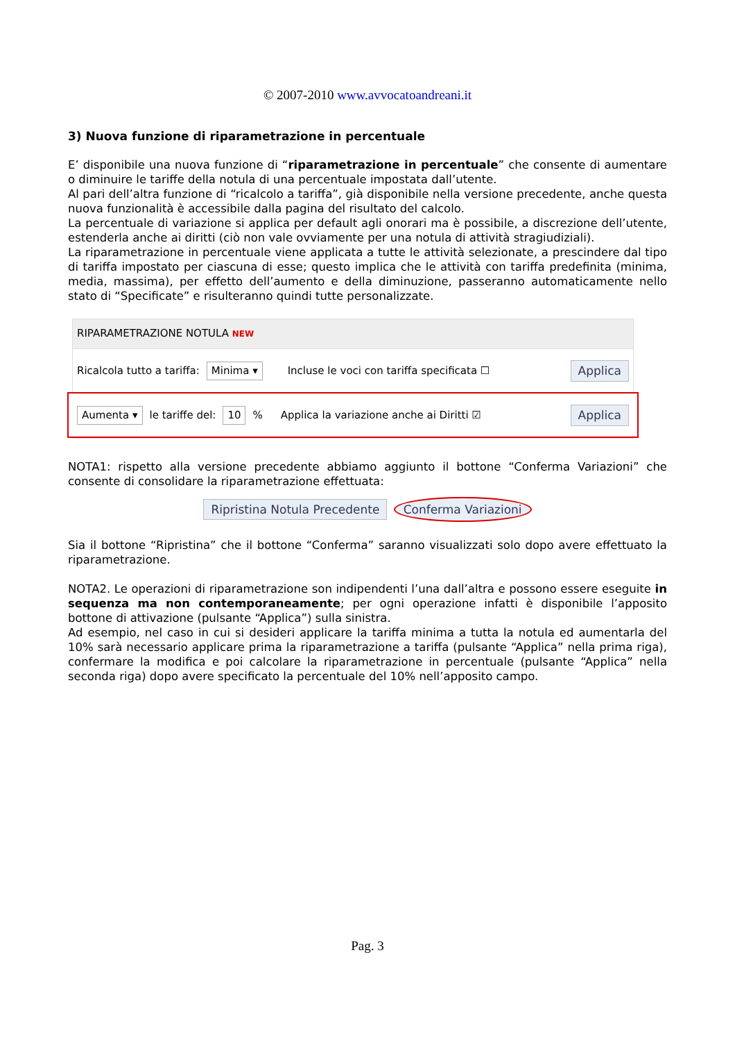© 2007-2010 www.avvocatoandreani.it
3) Nuova funzione di riparametrazione in percentuale
E’ disponibile una nuova funzione di “riparametrazione in percentuale” che consente di aumentare o diminuire le tariffe della notula di una percentuale impostata dall’utente.
Al pari dell’altra funzione di “ricalcolo a tariffa”, già disponibile nella versione precedente, anche questa nuova funzionalità è accessibile dalla pagina del risultato del calcolo.
La percentuale di variazione si applica per default agli onorari ma è possibile, a discrezione dell’utente, estenderla anche ai diritti (ciò non vale ovviamente per una notula di attività stragiudiziali).
La riparametrazione in percentuale viene applicata a tutte le attività selezionate, a prescindere dal tipo di tariffa impostato per ciascuna di esse; questo implica che le attività con tariffa predefinita (minima, media, massima), per effetto dell’aumento e della diminuzione, passeranno automaticamente nello stato di “Specificate” e risulteranno quindi tutte personalizzate.
RIPARAMETRAZIONE NOTULA NEW
Ricalcola tutto a tariffa: Minima ▾ Incluse le voci con tariffa specificata ☐ Applica
Aumenta ▾ le tariffe del: 10% Applica la variazione anche ai Diritti ☑ Applica
NOTA1: rispetto alla versione precedente abbiamo aggiunto il bottone “Conferma Variazioni” che consente di consolidare la riparametrazione effettuata:
Ripristina Notula Precedente Conferma Variazioni
Sia il bottone “Ripristina” che il bottone “Conferma” saranno visualizzati solo dopo avere effettuato la riparametrazione.
NOTA2. Le operazioni di riparametrazione son indipendenti l’una dall’altra e possono essere eseguite in sequenza ma non contemporaneamente; per ogni operazione infatti è disponibile l’apposito bottone di attivazione (pulsante “Applica”) sulla sinistra.
Ad esempio, nel caso in cui si desideri applicare la tariffa minima a tutta la notula ed aumentarla del 10% sarà necessario applicare prima la riparametrazione a tariffa (pulsante “Applica” nella prima riga), confermare la modifica e poi calcolare la riparametrazione in percentuale (pulsante “Applica” nella seconda riga) dopo avere specificato la percentuale del 10% nell’apposito campo.
Pag. 3